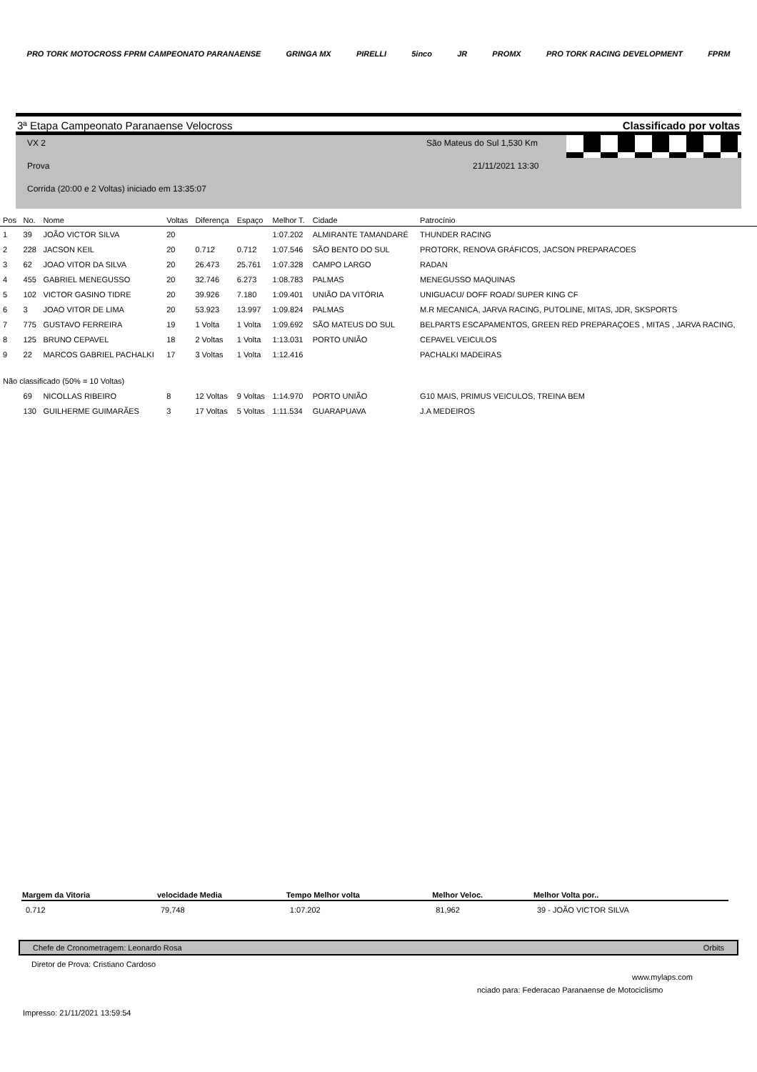PRO TORK MOTOCROSS FPRM CAMPEONATO PARANAENSE GRINGA MX PIRELLI 5inco JR PROMX PRO TORK RACING DEVELOPMENT FPRM
3ª Etapa Campeonato Paranaense Velocross Classificado por voltas
VX 2 São Mateus do Sul 1,530 Km
Prova 21/11/2021 13:30
Corrida (20:00 e 2 Voltas) iniciado em 13:35:07
| Pos | No. | Nome | Voltas | Diferença | Espaço | Melhor T. | Cidade | Patrocínio |
| --- | --- | --- | --- | --- | --- | --- | --- | --- |
| 1 | 39 | JOÃO VICTOR SILVA | 20 | | | 1:07.202 | ALMIRANTE TAMANDARÉ | THUNDER RACING |
| 2 | 228 | JACSON KEIL | 20 | 0.712 | 0.712 | 1:07.546 | SÃO BENTO DO SUL | PROTORK, RENOVA GRÁFICOS, JACSON PREPARACOES |
| 3 | 62 | JOAO VITOR DA SILVA | 20 | 26.473 | 25.761 | 1:07.328 | CAMPO LARGO | RADAN |
| 4 | 455 | GABRIEL MENEGUSSO | 20 | 32.746 | 6.273 | 1:08.783 | PALMAS | MENEGUSSO MAQUINAS |
| 5 | 102 | VICTOR GASINO TIDRE | 20 | 39.926 | 7.180 | 1:09.401 | UNIÃO DA VITÓRIA | UNIGUACU/ DOFF ROAD/ SUPER KING CF |
| 6 | 3 | JOAO VITOR DE LIMA | 20 | 53.923 | 13.997 | 1:09.824 | PALMAS | M.R MECANICA, JARVA RACING, PUTOLINE, MITAS, JDR, SKSPORTS |
| 7 | 775 | GUSTAVO FERREIRA | 19 | 1 Volta | 1 Volta | 1:09.692 | SÃO MATEUS DO SUL | BELPARTS ESCAPAMENTOS, GREEN RED PREPARAÇOES , MITAS , JARVA RACING, |
| 8 | 125 | BRUNO CEPAVEL | 18 | 2 Voltas | 1 Volta | 1:13.031 | PORTO UNIÃO | CEPAVEL VEICULOS |
| 9 | 22 | MARCOS GABRIEL PACHALKI | 17 | 3 Voltas | 1 Volta | 1:12.416 | | PACHALKI MADEIRAS |
| Não classificado (50% = 10 Voltas) | | | | | | | | |
| | 69 | NICOLLAS RIBEIRO | 8 | 12 Voltas | 9 Voltas | 1:14.970 | PORTO UNIÃO | G10 MAIS, PRIMUS VEICULOS, TREINA BEM |
| | 130 | GUILHERME GUIMARÃES | 3 | 17 Voltas | 5 Voltas | 1:11.534 | GUARAPUAVA | J.A MEDEIROS |
| Margem da Vitoria | velocidade Media | Tempo Melhor volta | Melhor Veloc. | Melhor Volta por.. |
| --- | --- | --- | --- | --- |
| 0.712 | 79,748 | 1:07.202 | 81,962 | 39 - JOÃO VICTOR SILVA |
Chefe de Cronometragem: Leonardo Rosa Orbits
Diretor de Prova: Cristiano Cardoso
www.mylaps.com
nciado para: Federacao Paranaense de Motociclismo
Impresso: 21/11/2021 13:59:54